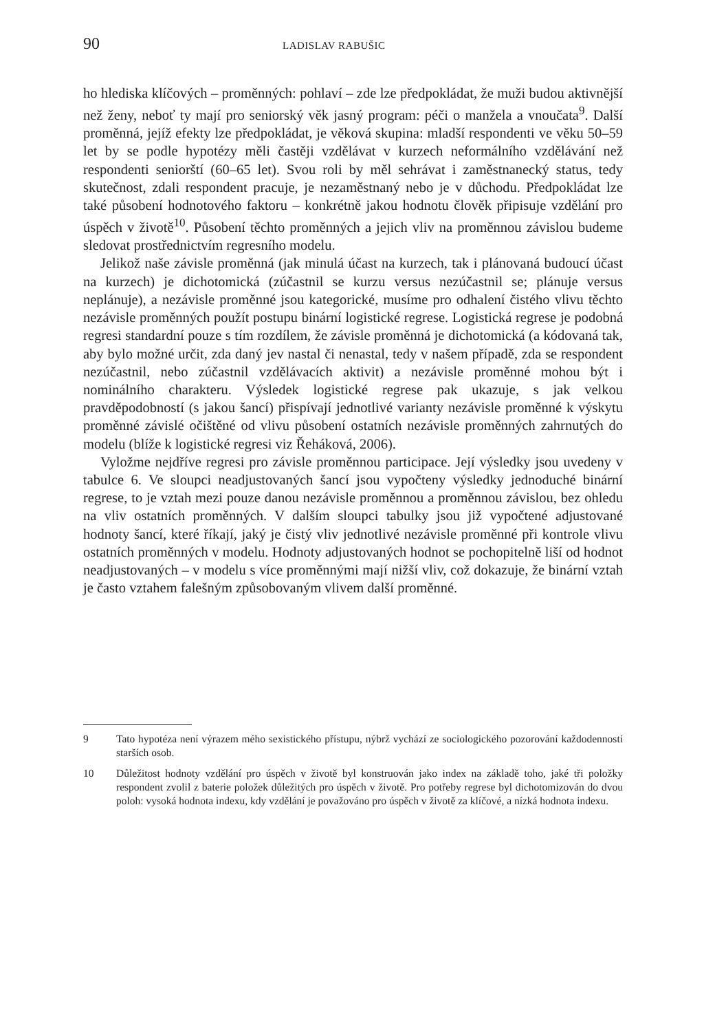90 LADISLAV RABUŠIC
ho hlediska klíčových – proměnných: pohlaví – zde lze předpokládat, že muži budou aktivnější než ženy, neboť ty mají pro seniorský věk jasný program: péči o manžela a vnoučata<sup>9</sup>. Další proměnná, jejíž efekty lze předpokládat, je věková skupina: mladší respondenti ve věku 50–59 let by se podle hypotézy měli častěji vzdělávat v kurzech neformálního vzdělávání než respondenti seniorští (60–65 let). Svou roli by měl sehrávat i zaměstnanecký status, tedy skutečnost, zdali respondent pracuje, je nezaměstnaný nebo je v důchodu. Předpokládat lze také působení hodnotového faktoru – konkrétně jakou hodnotu člověk připisuje vzdělání pro úspěch v životě<sup>10</sup>. Působení těchto proměnných a jejich vliv na proměnnou závislou budeme sledovat prostřednictvím regresního modelu.
Jelikož naše závisle proměnná (jak minulá účast na kurzech, tak i plánovaná budoucí účast na kurzech) je dichotomická (zúčastnil se kurzu versus nezúčastnil se; plánuje versus neplánuje), a nezávisle proměnné jsou kategorické, musíme pro odhalení čistého vlivu těchto nezávisle proměnných použít postupu binární logistické regrese. Logistická regrese je podobná regresi standardní pouze s tím rozdílem, že závisle proměnná je dichotomická (a kódovaná tak, aby bylo možné určit, zda daný jev nastal či nenastal, tedy v našem případě, zda se respondent nezúčastnil, nebo zúčastnil vzdělávacích aktivit) a nezávisle proměnné mohou být i nominálního charakteru. Výsledek logistické regrese pak ukazuje, s jak velkou pravděpodobností (s jakou šancí) přispívají jednotlivé varianty nezávisle proměnné k výskytu proměnné závislé očištěné od vlivu působení ostatních nezávisle proměnných zahrnutých do modelu (blíže k logistické regresi viz Řeháková, 2006).
Vyložme nejdříve regresi pro závisle proměnnou participace. Její výsledky jsou uvedeny v tabulce 6. Ve sloupci neadjustovaných šancí jsou vypočteny výsledky jednoduché binární regrese, to je vztah mezi pouze danou nezávisle proměnnou a proměnnou závislou, bez ohledu na vliv ostatních proměnných. V dalším sloupci tabulky jsou již vypočtené adjustované hodnoty šancí, které říkají, jaký je čistý vliv jednotlivé nezávisle proměnné při kontrole vlivu ostatních proměnných v modelu. Hodnoty adjustovaných hodnot se pochopitelně liší od hodnot neadjustovaných – v modelu s více proměnnými mají nižší vliv, což dokazuje, že binární vztah je často vztahem falešným způsobovaným vlivem další proměnné.
9 Tato hypotéza není výrazem mého sexistického přístupu, nýbrž vychází ze sociologického pozorování každodennosti starších osob.
10 Důležitost hodnoty vzdělání pro úspěch v životě byl konstruován jako index na základě toho, jaké tři položky respondent zvolil z baterie položek důležitých pro úspěch v životě. Pro potřeby regrese byl dichotomizován do dvou poloh: vysoká hodnota indexu, kdy vzdělání je považováno pro úspěch v životě za klíčové, a nízká hodnota indexu.